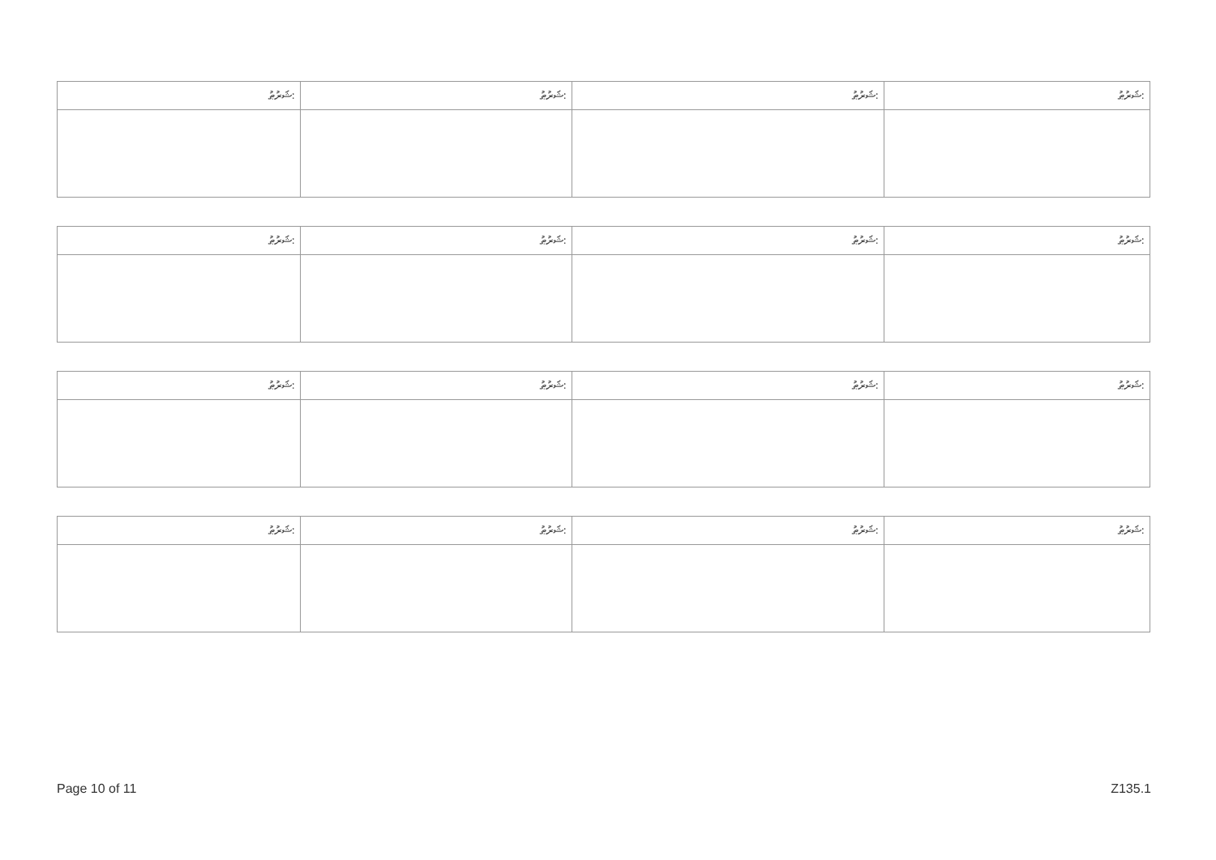| ޝަރުޠު: | ޝަރުޠު: | ޝަރުޠު: | ޝަރުޠު: |
| --- | --- | --- | --- |
| ޝަރުޠު: | ޝަރުޠު: | ޝަރުޠު: | ޝަރުޠު: |
| --- | --- | --- | --- |
| ޝަރުޠު: | ޝަރުޠު: | ޝަރުޠު: | ޝަރުޠު: |
| --- | --- | --- | --- |
| ޝަރުޠު: | ޝަރުޠު: | ޝަރުޠު: | ޝަރުޠު: |
| --- | --- | --- | --- |
Page 10 of 11 Z135.1